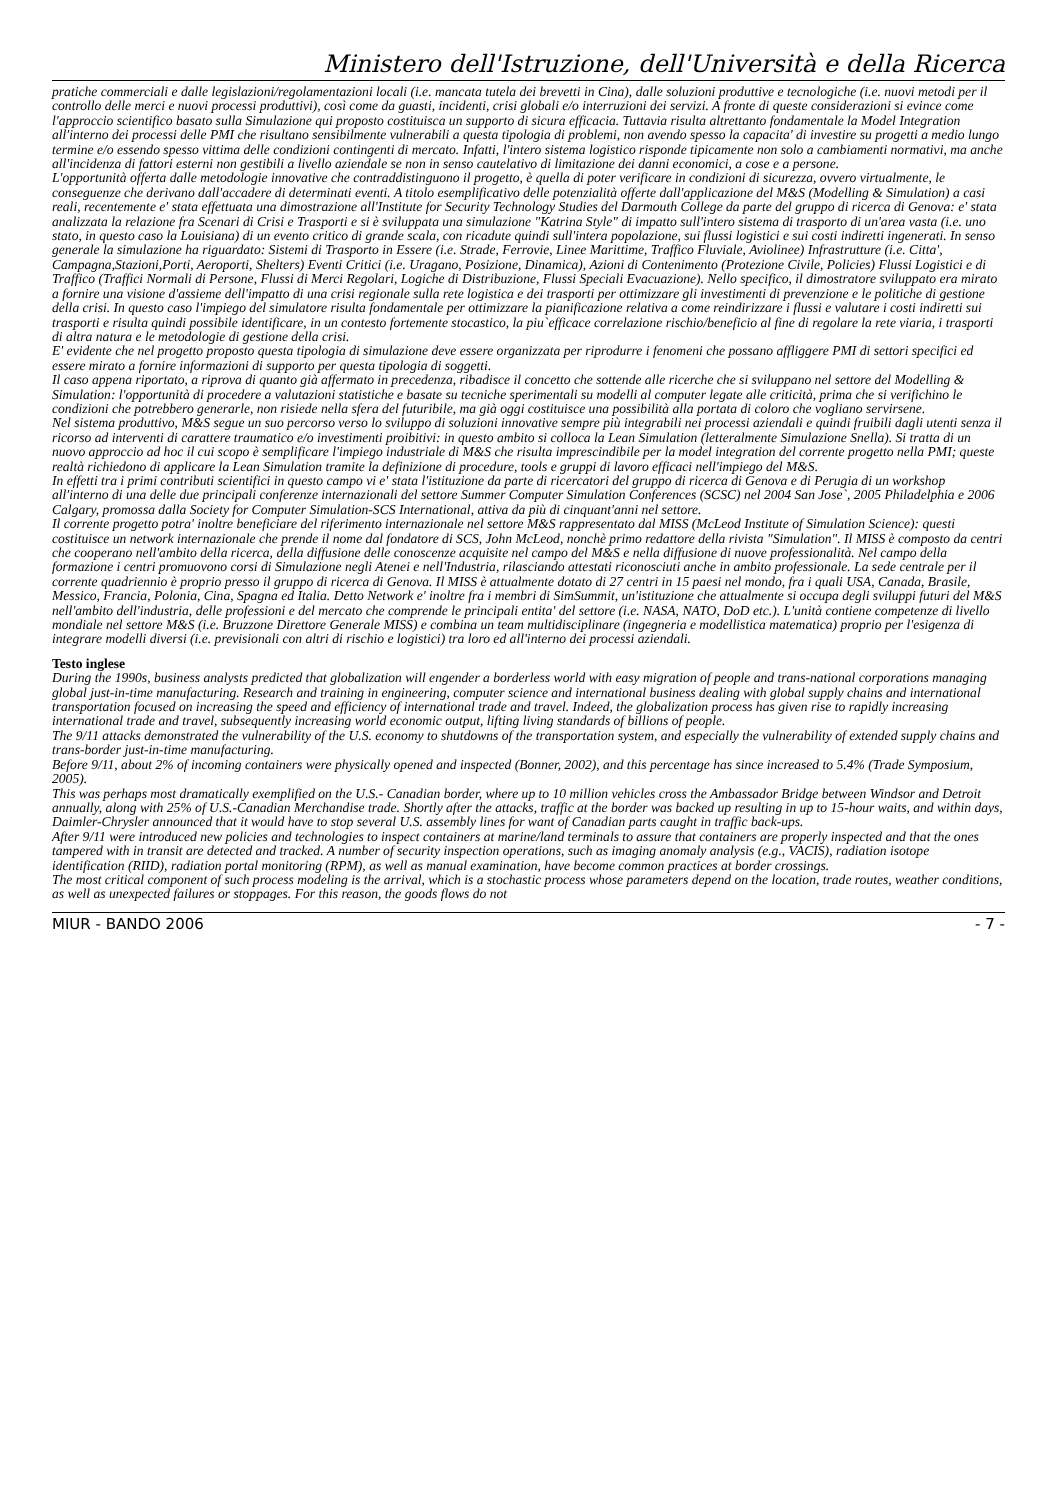Ministero dell'Istruzione, dell'Università e della Ricerca
pratiche commerciali e dalle legislazioni/regolamentazioni locali (i.e. mancata tutela dei brevetti in Cina), dalle soluzioni produttive e tecnologiche (i.e. nuovi metodi per il controllo delle merci e nuovi processi produttivi), così come da guasti, incidenti, crisi globali e/o interruzioni dei servizi. A fronte di queste considerazioni si evince come l'approccio scientifico basato sulla Simulazione qui proposto costituisca un supporto di sicura efficacia. Tuttavia risulta altrettanto fondamentale la Model Integration all'interno dei processi delle PMI che risultano sensibilmente vulnerabili a questa tipologia di problemi, non avendo spesso la capacita' di investire su progetti a medio lungo termine e/o essendo spesso vittima delle condizioni contingenti di mercato. Infatti, l'intero sistema logistico risponde tipicamente non solo a cambiamenti normativi, ma anche all'incidenza di fattori esterni non gestibili a livello aziendale se non in senso cautelativo di limitazione dei danni economici, a cose e a persone.
L'opportunità offerta dalle metodologie innovative che contraddistinguono il progetto, è quella di poter verificare in condizioni di sicurezza, ovvero virtualmente, le conseguenze che derivano dall'accadere di determinati eventi. A titolo esemplificativo delle potenzialità offerte dall'applicazione del M&S (Modelling & Simulation) a casi reali, recentemente e' stata effettuata una dimostrazione all'Institute for Security Technology Studies del Darmouth College da parte del gruppo di ricerca di Genova: e' stata analizzata la relazione fra Scenari di Crisi e Trasporti e si è sviluppata una simulazione "Katrina Style" di impatto sull'intero sistema di trasporto di un'area vasta (i.e. uno stato, in questo caso la Louisiana) di un evento critico di grande scala, con ricadute quindi sull'intera popolazione, sui flussi logistici e sui costi indiretti ingenerati. In senso generale la simulazione ha riguardato: Sistemi di Trasporto in Essere (i.e. Strade, Ferrovie, Linee Marittime, Traffico Fluviale, Aviolinee) Infrastrutture (i.e. Citta', Campagna,Stazioni,Porti, Aeroporti, Shelters) Eventi Critici (i.e. Uragano, Posizione, Dinamica), Azioni di Contenimento (Protezione Civile, Policies) Flussi Logistici e di Traffico (Traffici Normali di Persone, Flussi di Merci Regolari, Logiche di Distribuzione, Flussi Speciali Evacuazione). Nello specifico, il dimostratore sviluppato era mirato a fornire una visione d'assieme dell'impatto di una crisi regionale sulla rete logistica e dei trasporti per ottimizzare gli investimenti di prevenzione e le politiche di gestione della crisi. In questo caso l'impiego del simulatore risulta fondamentale per ottimizzare la pianificazione relativa a come reindirizzare i flussi e valutare i costi indiretti sui trasporti e risulta quindi possibile identificare, in un contesto fortemente stocastico, la piu`efficace correlazione rischio/beneficio al fine di regolare la rete viaria, i trasporti di altra natura e le metodologie di gestione della crisi.
E' evidente che nel progetto proposto questa tipologia di simulazione deve essere organizzata per riprodurre i fenomeni che possano affliggere PMI di settori specifici ed essere mirato a fornire informazioni di supporto per questa tipologia di soggetti.
Il caso appena riportato, a riprova di quanto già affermato in precedenza, ribadisce il concetto che sottende alle ricerche che si sviluppano nel settore del Modelling & Simulation: l'opportunità di procedere a valutazioni statistiche e basate su tecniche sperimentali su modelli al computer legate alle criticità, prima che si verifichino le condizioni che potrebbero generarle, non risiede nella sfera del futuribile, ma già oggi costituisce una possibilità alla portata di coloro che vogliano servirsene.
Nel sistema produttivo, M&S segue un suo percorso verso lo sviluppo di soluzioni innovative sempre più integrabili nei processi aziendali e quindi fruibili dagli utenti senza il ricorso ad interventi di carattere traumatico e/o investimenti proibitivi: in questo ambito si colloca la Lean Simulation (letteralmente Simulazione Snella). Si tratta di un nuovo approccio ad hoc il cui scopo è semplificare l'impiego industriale di M&S che risulta imprescindibile per la model integration del corrente progetto nella PMI; queste realtà richiedono di applicare la Lean Simulation tramite la definizione di procedure, tools e gruppi di lavoro efficaci nell'impiego del M&S.
In effetti tra i primi contributi scientifici in questo campo vi e' stata l'istituzione da parte di ricercatori del gruppo di ricerca di Genova e di Perugia di un workshop all'interno di una delle due principali conferenze internazionali del settore Summer Computer Simulation Conferences (SCSC) nel 2004 San Jose`, 2005 Philadelphia e 2006 Calgary, promossa dalla Society for Computer Simulation-SCS International, attiva da più di cinquant'anni nel settore.
Il corrente progetto potra' inoltre beneficiare del riferimento internazionale nel settore M&S rappresentato dal MISS (McLeod Institute of Simulation Science): questi costituisce un network internazionale che prende il nome dal fondatore di SCS, John McLeod, nonchè primo redattore della rivista "Simulation". Il MISS è composto da centri che cooperano nell'ambito della ricerca, della diffusione delle conoscenze acquisite nel campo del M&S e nella diffusione di nuove professionalità. Nel campo della formazione i centri promuovono corsi di Simulazione negli Atenei e nell'Industria, rilasciando attestati riconosciuti anche in ambito professionale. La sede centrale per il corrente quadriennio è proprio presso il gruppo di ricerca di Genova. Il MISS è attualmente dotato di 27 centri in 15 paesi nel mondo, fra i quali USA, Canada, Brasile, Messico, Francia, Polonia, Cina, Spagna ed Italia. Detto Network e' inoltre fra i membri di SimSummit, un'istituzione che attualmente si occupa degli sviluppi futuri del M&S nell'ambito dell'industria, delle professioni e del mercato che comprende le principali entita' del settore (i.e. NASA, NATO, DoD etc.). L'unità contiene competenze di livello mondiale nel settore M&S (i.e. Bruzzone Direttore Generale MISS) e combina un team multidisciplinare (ingegneria e modellistica matematica) proprio per l'esigenza di integrare modelli diversi (i.e. previsionali con altri di rischio e logistici) tra loro ed all'interno dei processi aziendali.
Testo inglese
During the 1990s, business analysts predicted that globalization will engender a borderless world with easy migration of people and trans-national corporations managing global just-in-time manufacturing. Research and training in engineering, computer science and international business dealing with global supply chains and international transportation focused on increasing the speed and efficiency of international trade and travel. Indeed, the globalization process has given rise to rapidly increasing international trade and travel, subsequently increasing world economic output, lifting living standards of billions of people.
The 9/11 attacks demonstrated the vulnerability of the U.S. economy to shutdowns of the transportation system, and especially the vulnerability of extended supply chains and trans-border just-in-time manufacturing.
Before 9/11, about 2% of incoming containers were physically opened and inspected (Bonner, 2002), and this percentage has since increased to 5.4% (Trade Symposium, 2005).
This was perhaps most dramatically exemplified on the U.S.- Canadian border, where up to 10 million vehicles cross the Ambassador Bridge between Windsor and Detroit annually, along with 25% of U.S.-Canadian Merchandise trade. Shortly after the attacks, traffic at the border was backed up resulting in up to 15-hour waits, and within days, Daimler-Chrysler announced that it would have to stop several U.S. assembly lines for want of Canadian parts caught in traffic back-ups.
After 9/11 were introduced new policies and technologies to inspect containers at marine/land terminals to assure that containers are properly inspected and that the ones tampered with in transit are detected and tracked. A number of security inspection operations, such as imaging anomaly analysis (e.g., VACIS), radiation isotope identification (RIID), radiation portal monitoring (RPM), as well as manual examination, have become common practices at border crossings.
The most critical component of such process modeling is the arrival, which is a stochastic process whose parameters depend on the location, trade routes, weather conditions, as well as unexpected failures or stoppages. For this reason, the goods flows do not
MIUR - BANDO 2006 - 7 -